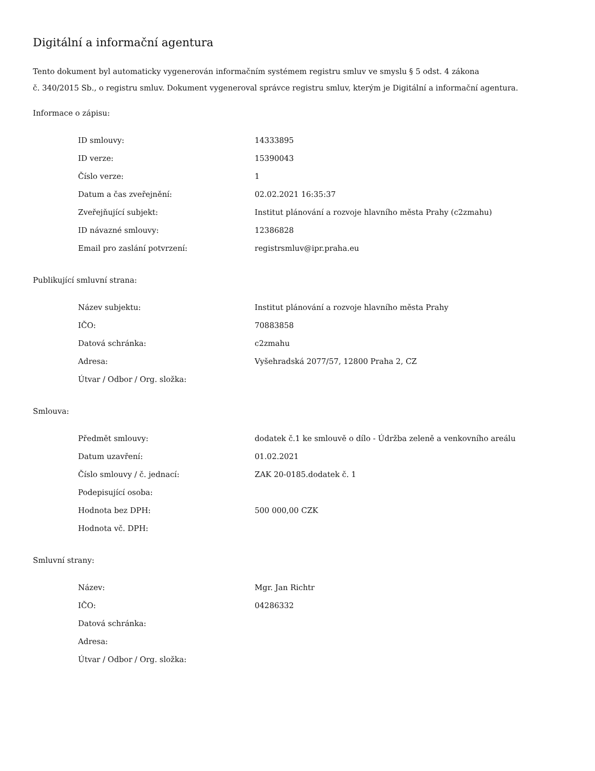Digitální a informační agentura
Tento dokument byl automaticky vygenerován informačním systémem registru smluv ve smyslu § 5 odst. 4 zákona
č. 340/2015 Sb., o registru smluv. Dokument vygeneroval správce registru smluv, kterým je Digitální a informační agentura.
Informace o zápisu:
| ID smlouvy: | 14333895 |
| ID verze: | 15390043 |
| Číslo verze: | 1 |
| Datum a čas zveřejnění: | 02.02.2021 16:35:37 |
| Zveřejňující subjekt: | Institut plánování a rozvoje hlavního města Prahy (c2zmahu) |
| ID návazné smlouvy: | 12386828 |
| Email pro zaslání potvrzení: | registrsmluv@ipr.praha.eu |
Publikující smluvní strana:
| Název subjektu: | Institut plánování a rozvoje hlavního města Prahy |
| IČO: | 70883858 |
| Datová schránka: | c2zmahu |
| Adresa: | Vyšehradská 2077/57, 12800 Praha 2, CZ |
| Útvar / Odbor / Org. složka: | |
Smlouva:
| Předmět smlouvy: | dodatek č.1 ke smlouvě o dílo - Údržba zeleně a venkovního areálu |
| Datum uzavření: | 01.02.2021 |
| Číslo smlouvy / č. jednací: | ZAK 20-0185.dodatek č. 1 |
| Podepisující osoba: | |
| Hodnota bez DPH: | 500 000,00 CZK |
| Hodnota vč. DPH: | |
Smluvní strany:
| Název: | Mgr. Jan Richtr |
| IČO: | 04286332 |
| Datová schránka: | |
| Adresa: | |
| Útvar / Odbor / Org. složka: | |